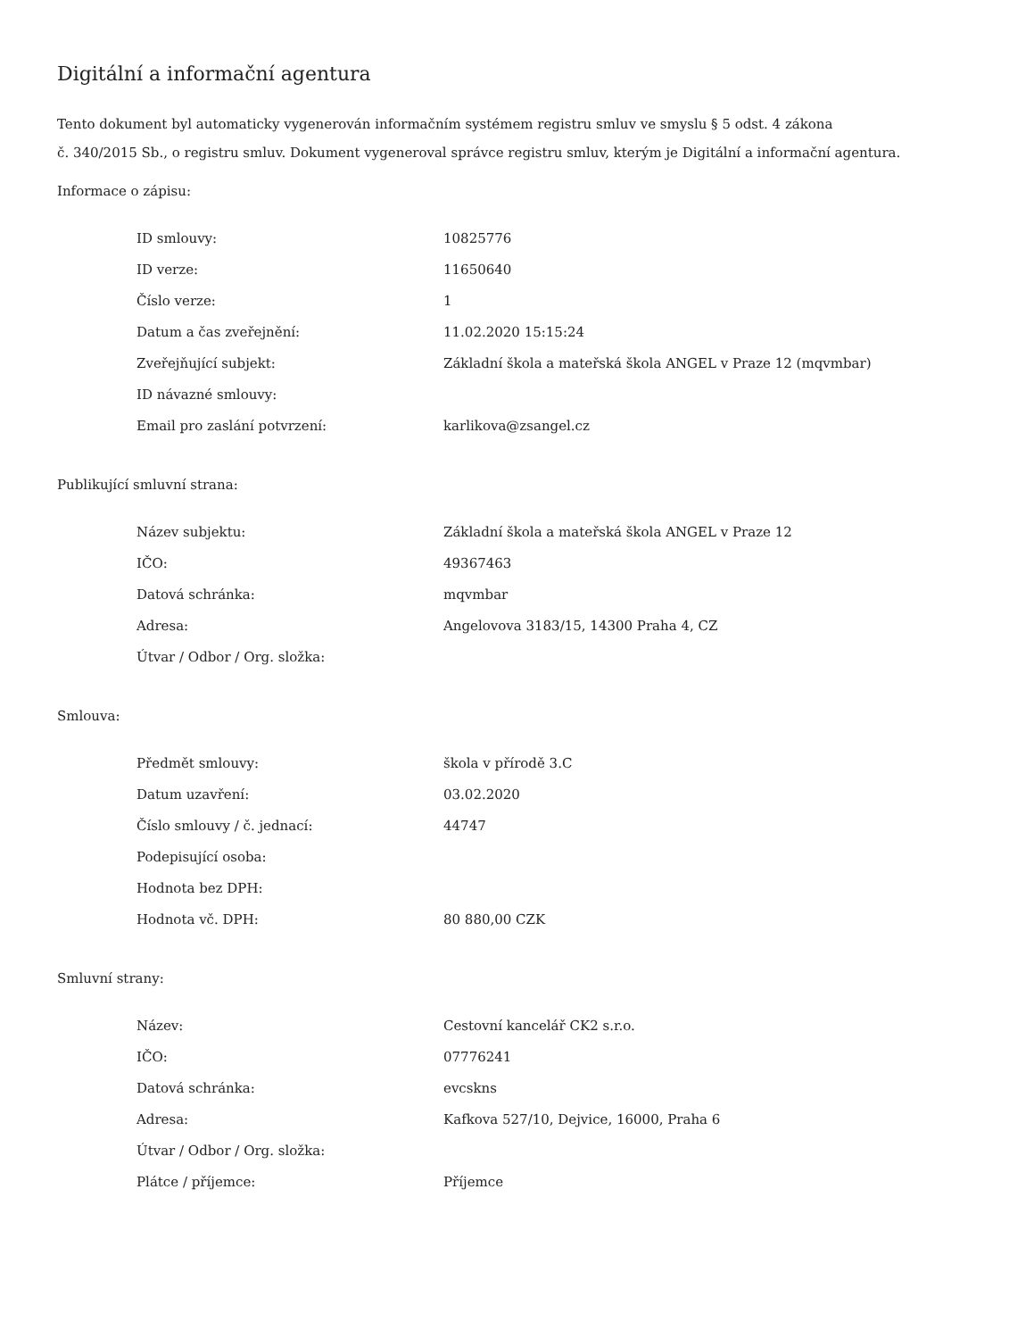Digitální a informační agentura
Tento dokument byl automaticky vygenerován informačním systémem registru smluv ve smyslu § 5 odst. 4 zákona
č. 340/2015 Sb., o registru smluv. Dokument vygeneroval správce registru smluv, kterým je Digitální a informační agentura.
Informace o zápisu:
| ID smlouvy: | 10825776 |
| ID verze: | 11650640 |
| Číslo verze: | 1 |
| Datum a čas zveřejnění: | 11.02.2020 15:15:24 |
| Zveřejňující subjekt: | Základní škola a mateřská škola ANGEL v Praze 12 (mqvmbar) |
| ID návazné smlouvy: | |
| Email pro zaslání potvrzení: | karlikova@zsangel.cz |
Publikující smluvní strana:
| Název subjektu: | Základní škola a mateřská škola ANGEL v Praze 12 |
| IČO: | 49367463 |
| Datová schránka: | mqvmbar |
| Adresa: | Angelovova 3183/15, 14300 Praha 4, CZ |
| Útvar / Odbor / Org. složka: | |
Smlouva:
| Předmět smlouvy: | škola v přírodě 3.C |
| Datum uzavření: | 03.02.2020 |
| Číslo smlouvy / č. jednací: | 44747 |
| Podepisující osoba: | |
| Hodnota bez DPH: | |
| Hodnota vč. DPH: | 80 880,00 CZK |
Smluvní strany:
| Název: | Cestovní kancelář CK2 s.r.o. |
| IČO: | 07776241 |
| Datová schránka: | evcskns |
| Adresa: | Kafkova 527/10, Dejvice, 16000, Praha 6 |
| Útvar / Odbor / Org. složka: | |
| Plátce / příjemce: | Příjemce |